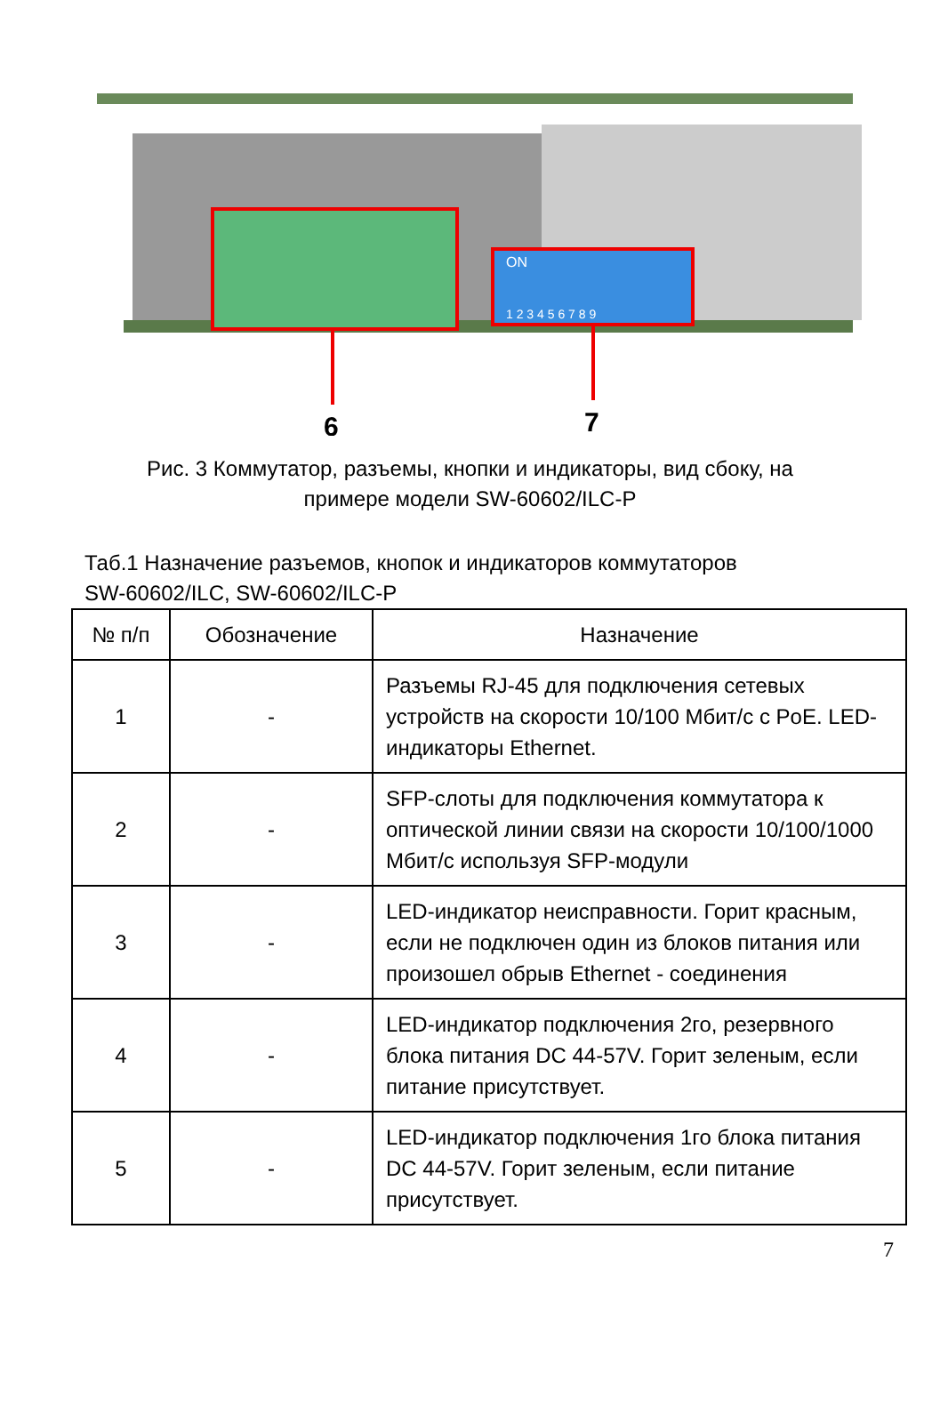ON
1 2 3 4 5 6 7 8 9
6
7
Рис. 3 Коммутатор, разъемы, кнопки и индикаторы, вид сбоку, на
примере модели SW-60602/ILC-P
Таб.1 Назначение разъемов, кнопок и индикаторов коммутаторов
SW-60602/ILC, SW-60602/ILC-P
| № п/п | Обозначение | Назначение |
| --- | --- | --- |
| 1 | - | Разъемы RJ-45 для подключения сетевых устройств на скорости 10/100 Мбит/с с PoE. LED-индикаторы Ethernet. |
| 2 | - | SFP-слоты для подключения коммутатора к оптической линии связи на скорости 10/100/1000 Мбит/с используя SFP-модули |
| 3 | - | LED-индикатор неисправности. Горит красным, если не подключен один из блоков питания или произошел обрыв Ethernet - соединения |
| 4 | - | LED-индикатор подключения 2го, резервного блока питания DC 44-57V. Горит зеленым, если питание присутствует. |
| 5 | - | LED-индикатор подключения 1го блока питания DC 44-57V. Горит зеленым, если питание присутствует. |
7